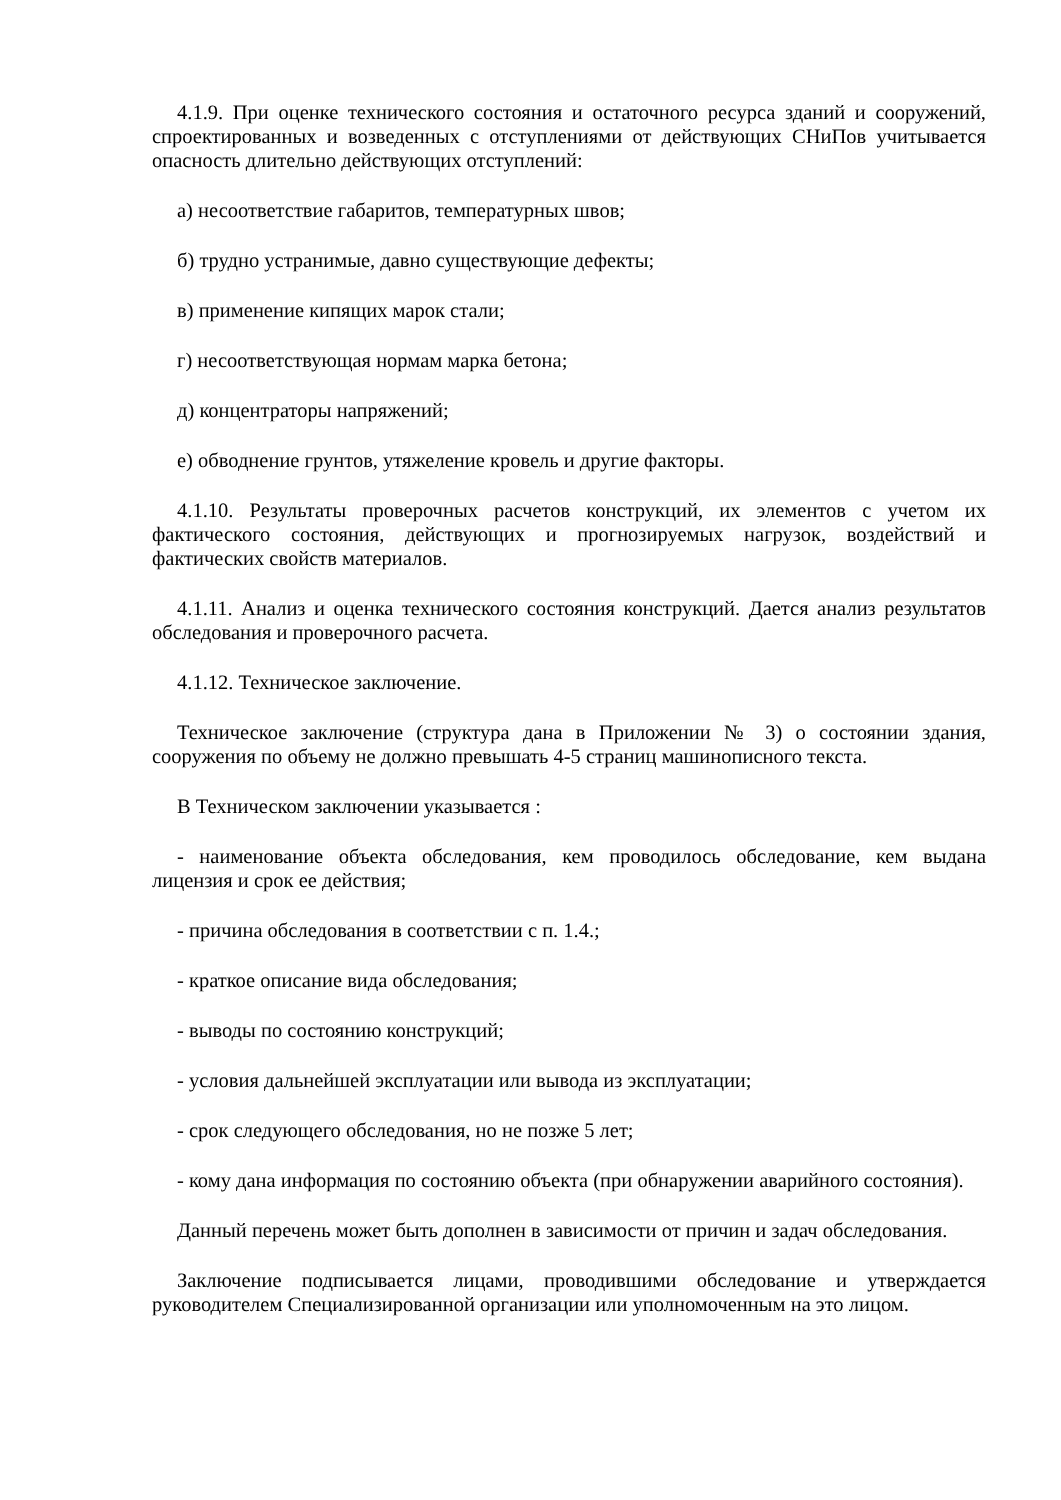4.1.9. При оценке технического состояния и остаточного ресурса зданий и сооружений, спроектированных и возведенных с отступлениями от действующих СНиПов учитывается опасность длительно действующих отступлений:
а) несоответствие габаритов, температурных швов;
б) трудно устранимые, давно существующие дефекты;
в) применение кипящих марок стали;
г) несоответствующая нормам марка бетона;
д) концентраторы напряжений;
е) обводнение грунтов, утяжеление кровель и другие факторы.
4.1.10. Результаты проверочных расчетов конструкций, их элементов с учетом их фактического состояния, действующих и прогнозируемых нагрузок, воздействий и фактических свойств материалов.
4.1.11. Анализ и оценка технического состояния конструкций. Дается анализ результатов обследования и проверочного расчета.
4.1.12. Техническое заключение.
Техническое заключение (структура дана в Приложении № 3) о состоянии здания, сооружения по объему не должно превышать 4-5 страниц машинописного текста.
В Техническом заключении указывается :
- наименование объекта обследования, кем проводилось обследование, кем выдана лицензия и срок ее действия;
- причина обследования в соответствии с п. 1.4.;
- краткое описание вида обследования;
- выводы по состоянию конструкций;
- условия дальнейшей эксплуатации или вывода из эксплуатации;
- срок следующего обследования, но не позже 5 лет;
- кому дана информация по состоянию объекта (при обнаружении аварийного состояния).
Данный перечень может быть дополнен в зависимости от причин и задач обследования.
Заключение подписывается лицами, проводившими обследование и утверждается руководителем Специализированной организации или уполномоченным на это лицом.